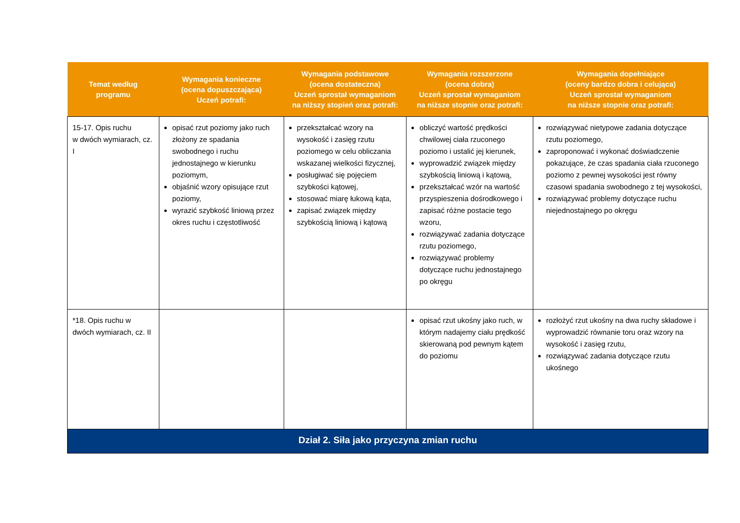| Temat według programu | Wymagania konieczne (ocena dopuszczająca) Uczeń potrafi: | Wymagania podstawowe (ocena dostateczna) Uczeń sprostał wymaganiom na niższy stopień oraz potrafi: | Wymagania rozszerzone (ocena dobra) Uczeń sprostał wymaganiom na niższe stopnie oraz potrafi: | Wymagania dopełniające (oceny bardzo dobra i celująca) Uczeń sprostał wymaganiom na niższe stopnie oraz potrafi: |
| --- | --- | --- | --- | --- |
| 15-17. Opis ruchu w dwóch wymiarach, cz. I | opisać rzut poziomy jako ruch złożony ze spadania swobodnego i ruchu jednostajnego w kierunku poziomym, objaśnić wzory opisujące rzut poziomy, wyrazić szybkość liniową przez okres ruchu i częstotliwość | przekształcać wzory na wysokość i zasięg rzutu poziomego w celu obliczania wskazanej wielkości fizycznej, posługiwać się pojęciem szybkości kątowej, stosować miarę łukową kąta, zapisać związek między szybkością liniową i kątową | obliczyć wartość prędkości chwilowej ciała rzuconego poziomo i ustalić jej kierunek, wyprowadzić związek między szybkością liniową i kątową, przekształcać wzór na wartość przyspieszenia dośrodkowego i zapisać różne postacie tego wzoru, rozwiązywać zadania dotyczące rzutu poziomego, rozwiązywać problemy dotyczące ruchu jednostajnego po okręgu | rozwiązywać nietypowe zadania dotyczące rzutu poziomego, zaproponować i wykonać doświadczenie pokazujące, że czas spadania ciała rzuconego poziomo z pewnej wysokości jest równy czasowi spadania swobodnego z tej wysokości, rozwiązywać problemy dotyczące ruchu niejednostajnego po okręgu |
| *18. Opis ruchu w dwóch wymiarach, cz. II | | | opisać rzut ukośny jako ruch, w którym nadajemy ciału prędkość skierowaną pod pewnym kątem do poziomu | rozłożyć rzut ukośny na dwa ruchy składowe i wyprowadzić równanie toru oraz wzory na wysokość i zasięg rzutu, rozwiązywać zadania dotyczące rzutu ukośnego |
| Dział 2. Siła jako przyczyna zmian ruchu | | | | |